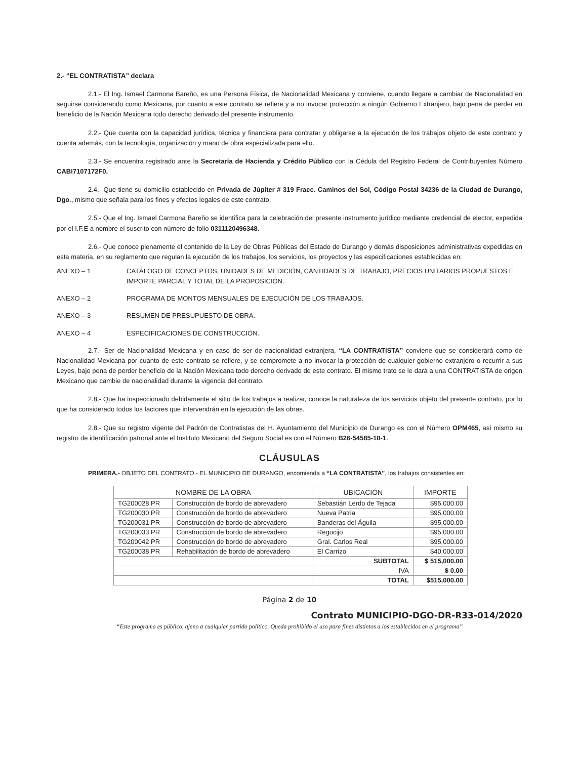2.- “EL CONTRATISTA” declara
2.1.- El Ing. Ismael Carmona Bareño, es una Persona Física, de Nacionalidad Mexicana y conviene, cuando llegare a cambiar de Nacionalidad en seguirse considerando como Mexicana, por cuanto a este contrato se refiere y a no invocar protección a ningún Gobierno Extranjero, bajo pena de perder en beneficio de la Nación Mexicana todo derecho derivado del presente instrumento.
2.2.- Que cuenta con la capacidad jurídica, técnica y financiera para contratar y obligarse a la ejecución de los trabajos objeto de este contrato y cuenta además, con la tecnología, organización y mano de obra especializada para ello.
2.3.- Se encuentra registrado ante la Secretaría de Hacienda y Crédito Público con la Cédula del Registro Federal de Contribuyentes Número CABI7107172F0.
2.4.- Que tiene su domicilio establecido en Privada de Júpiter # 319 Fracc. Caminos del Sol, Código Postal 34236 de la Ciudad de Durango, Dgo., mismo que señala para los fines y efectos legales de este contrato.
2.5.- Que el Ing. Ismael Carmona Bareño se identifica para la celebración del presente instrumento jurídico mediante credencial de elector, expedida por el I.F.E a nombre el suscrito con número de folio 0311120496348.
2.6.- Que conoce plenamente el contenido de la Ley de Obras Públicas del Estado de Durango y demás disposiciones administrativas expedidas en esta materia, en su reglamento que regulan la ejecución de los trabajos, los servicios, los proyectos y las especificaciones establecidas en:
ANEXO – 1 CATÁLOGO DE CONCEPTOS, UNIDADES DE MEDICIÓN, CANTIDADES DE TRABAJO, PRECIOS UNITARIOS PROPUESTOS E IMPORTE PARCIAL Y TOTAL DE LA PROPOSICIÓN.
ANEXO – 2 PROGRAMA DE MONTOS MENSUALES DE EJECUCIÓN DE LOS TRABAJOS.
ANEXO – 3 RESUMEN DE PRESUPUESTO DE OBRA.
ANEXO – 4 ESPECIFICACIONES DE CONSTRUCCIÓN.
2.7.- Ser de Nacionalidad Mexicana y en caso de ser de nacionalidad extranjera, “LA CONTRATISTA” conviene que se considerará como de Nacionalidad Mexicana por cuanto de este contrato se refiere, y se compromete a no invocar la protección de cualquier gobierno extranjero o recurrir a sus Leyes, bajo pena de perder beneficio de la Nación Mexicana todo derecho derivado de este contrato. El mismo trato se le dará a una CONTRATISTA de origen Mexicano que cambie de nacionalidad durante la vigencia del contrato.
2.8.- Que ha inspeccionado debidamente el sitio de los trabajos a realizar, conoce la naturaleza de los servicios objeto del presente contrato, por lo que ha considerado todos los factores que intervendrán en la ejecución de las obras.
2.8.- Que su registro vigente del Padrón de Contratistas del H. Ayuntamiento del Municipio de Durango es con el Número OPM465, así mismo su registro de identificación patronal ante el Instituto Mexicano del Seguro Social es con el Número B26-54585-10-1.
CLÁUSULAS
PRIMERA.- OBJETO DEL CONTRATO.- EL MUNICIPIO DE DURANGO, encomienda a “LA CONTRATISTA”, los trabajos consistentes en:
| NOMBRE DE LA OBRA | | UBICACIÓN | IMPORTE |
| --- | --- | --- | --- |
| TG200028 PR | Construcción de bordo de abrevadero | Sebastián Lerdo de Tejada | $95,000.00 |
| TG200030 PR | Construcción de bordo de abrevadero | Nueva Patria | $95,000.00 |
| TG200031 PR | Construcción de bordo de abrevadero | Banderas del Águila | $95,000.00 |
| TG200033 PR | Construcción de bordo de abrevadero | Regocijo | $95,000.00 |
| TG200042 PR | Construcción de bordo de abrevadero | Gral. Carlos Real | $95,000.00 |
| TG200038 PR | Rehabilitación de bordo de abrevadero | El Carrizo | $40,000.00 |
| | | SUBTOTAL | $ 515,000.00 |
| | | IVA | $ 0.00 |
| | | TOTAL | $515,000.00 |
Página 2 de 10
Contrato MUNICIPIO-DGO-DR-R33-014/2020
“Este programa es público, ajeno a cualquier partido político. Queda prohibido el uso para fines distintos a los establecidos en el programa”